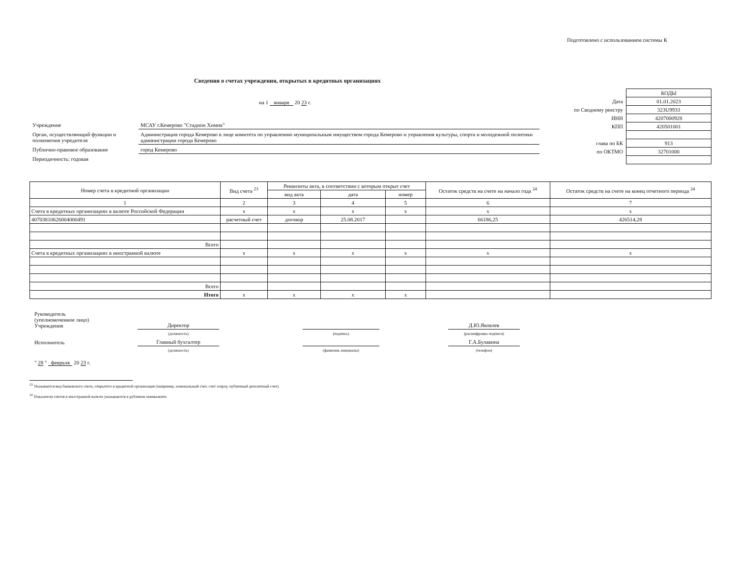Подготовлено с использованием системы К
Сведения о счетах учреждения, открытых в кредитных организациях
на 1 января 20 23 г.
| Учреждение | МСАУ г.Кемерово "Стадион Химик" |
| Орган, осуществляющий функции и полномочия учредителя | Администрация города Кемерово в лице комитета по управлению муниципальным имуществом города Кемерово и управления культуры, спорта и молодежной политики администрации города Кемерово |
| Публично-правовое образование | город Кемерово |
| Периодичность: годовая | |
| | КОДЫ |
| Дата | 01.01.2023 |
| по Сводному реестру | 323U9933 |
| ИНН | 4207000928 |
| КПП | 420501001 |
| глава по БК | 913 |
| по ОКТМО | 32701000 |
| Номер счета в кредитной организации | Вид счета <sup>23</sup> | Реквизиты акта, в соответствии с которым открыт счет | | | Остаток средств на счете на начало года <sup>24</sup> | Остаток средств на счете на конец отчетного периода <sup>24</sup> |
| --- | --- | --- | --- | --- | --- | --- |
| | | вид акта | дата | номер | | |
| 1 | 2 | 3 | 4 | 5 | 6 | 7 |
| Счета в кредитных организациях в валюте Российской Федерации | x | x | x | x | x | x |
| 40703810626004000491 | расчетный счет | договор | 25.08.2017 | | 66186,25 | 426514,28 |
| Всего | | | | | | |
| Счета в кредитных организациях в иностранной валюте | x | x | x | x | x | x |
| Всего | | | | | | |
| Итого | x | x | x | x | | |
| Руководитель (уполномоченное лицо) Учреждения | Директор | | | | Д.Ю.Яковлев |
| | (должность) | | (подпись) | | (расшифровка подписи) |
| Исполнитель | Главный бухгалтер | | | | Г.А.Булавина |
| | (должность) | | (фамилия, инициалы) | | (телефон) |
" 28 " февраля 20 23 г.
<sup>23</sup> Указывается вид банковского счета, открытого в кредитной организации (например, номинальный счет, счет эскроу, публичный депозитный счет).
<sup>24</sup> Показатели счетов в иностранной валюте указываются в рублевом эквиваленте.